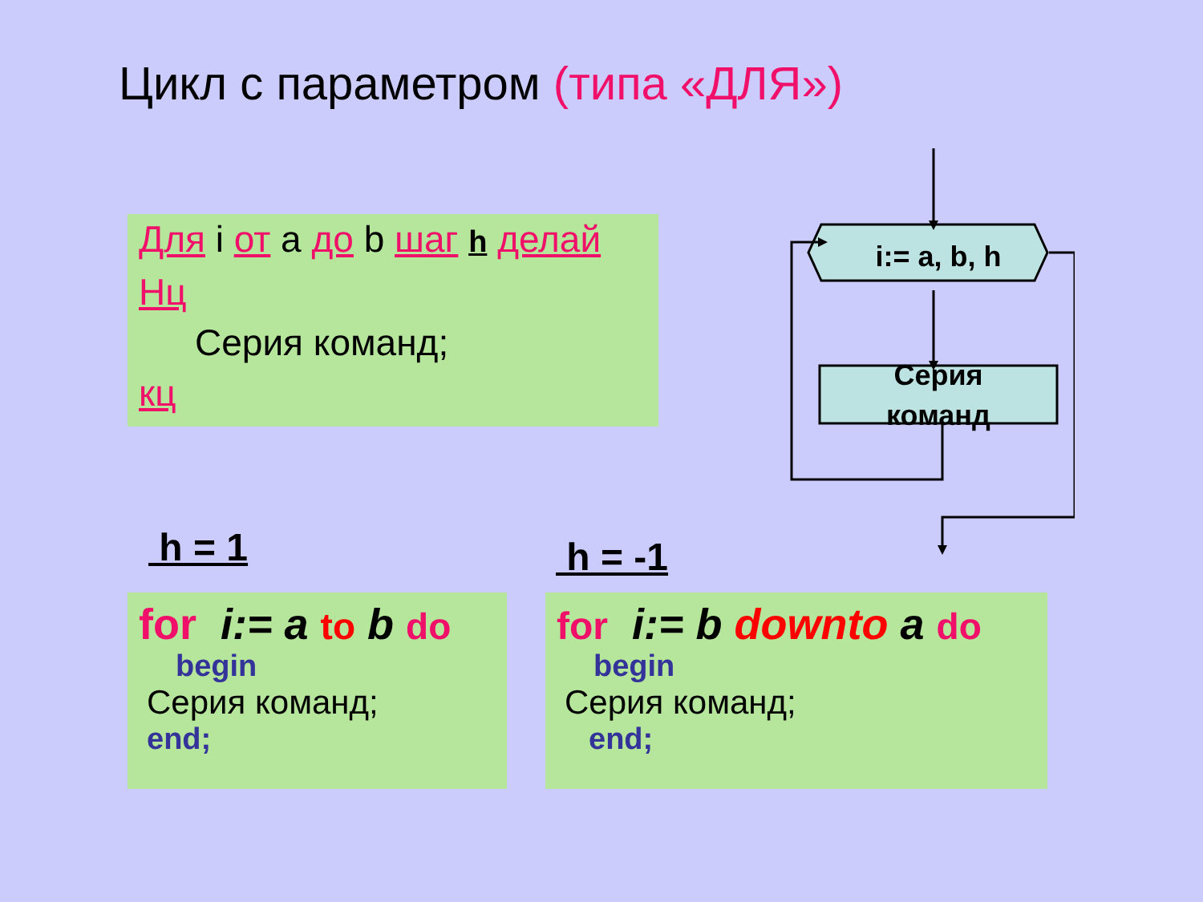Цикл с параметром (типа «ДЛЯ»)
Для i от a до b шаг h делай
Нц
Серия команд;
кц
i:= a, b, h
Серия
команд
h = 1 h = -1
for i:= a to b do
begin
Серия команд;
end;
for i:= b downto a do
begin
Серия команд;
end;